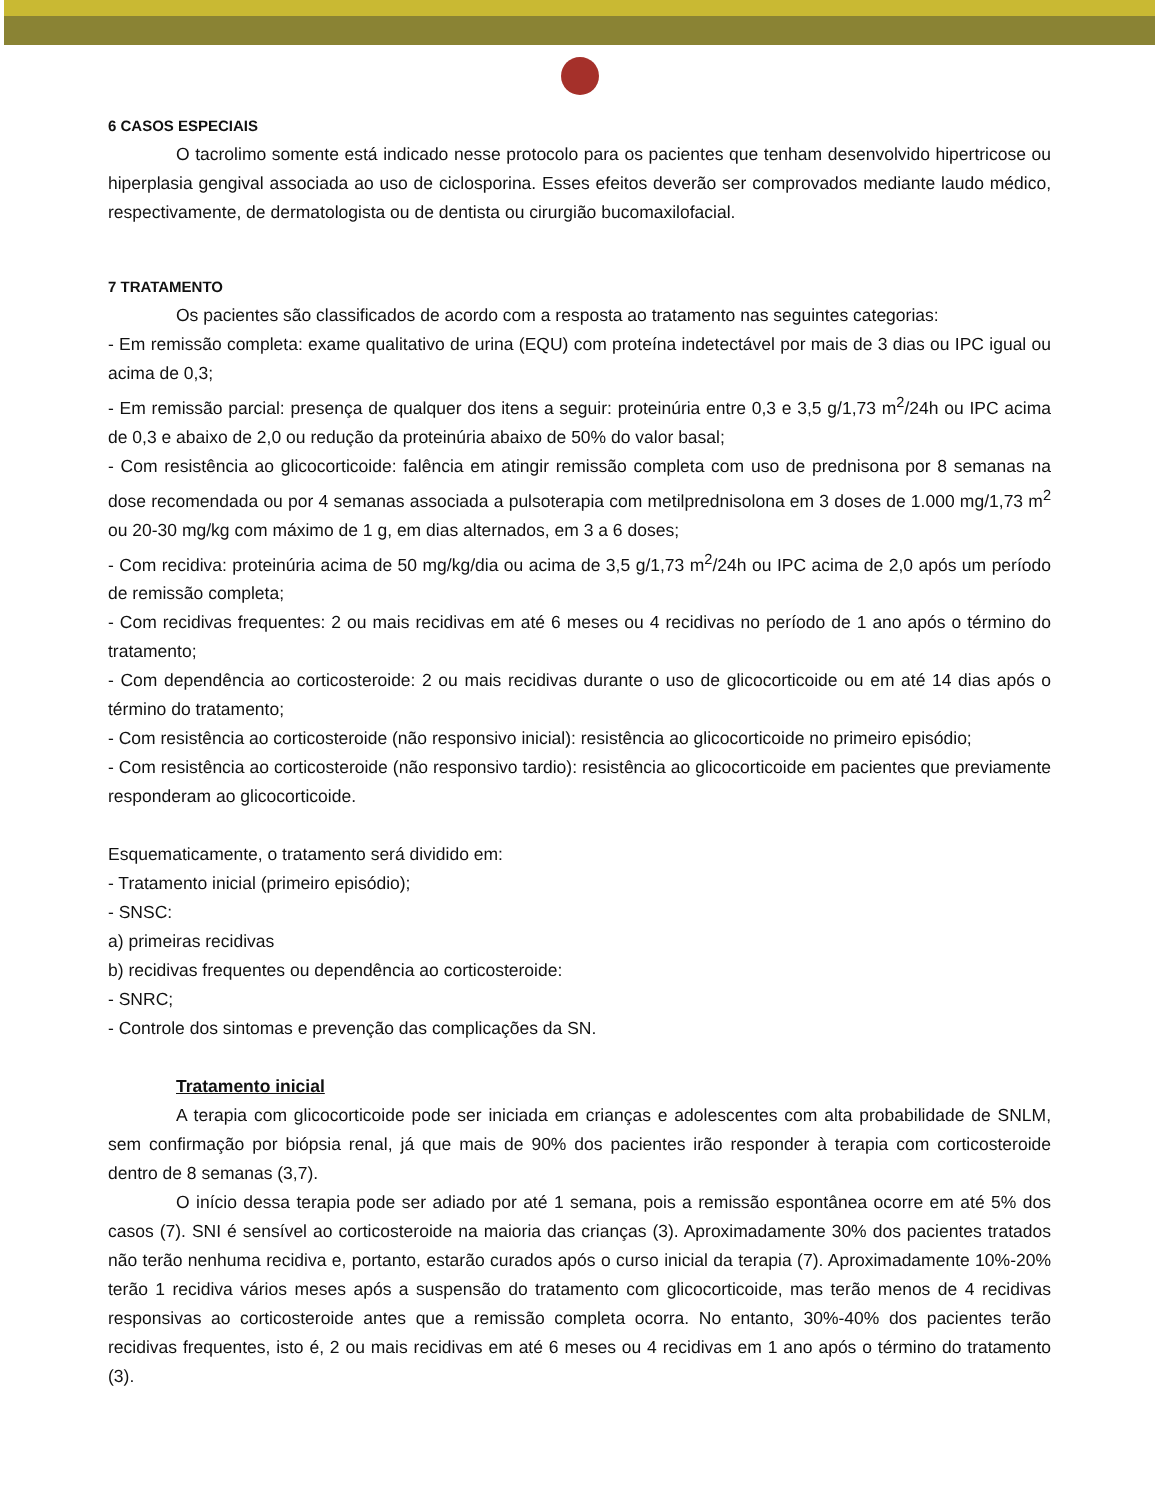6 CASOS ESPECIAIS
O tacrolimo somente está indicado nesse protocolo para os pacientes que tenham desenvolvido hipertricose ou hiperplasia gengival associada ao uso de ciclosporina. Esses efeitos deverão ser comprovados mediante laudo médico, respectivamente, de dermatologista ou de dentista ou cirurgião bucomaxilofacial.
7 TRATAMENTO
Os pacientes são classificados de acordo com a resposta ao tratamento nas seguintes categorias:
- Em remissão completa: exame qualitativo de urina (EQU) com proteína indetectável por mais de 3 dias ou IPC igual ou acima de 0,3;
- Em remissão parcial: presença de qualquer dos itens a seguir: proteinúria entre 0,3 e 3,5 g/1,73 m<sup>2</sup>/24h ou IPC acima de 0,3 e abaixo de 2,0 ou redução da proteinúria abaixo de 50% do valor basal;
- Com resistência ao glicocorticoide: falência em atingir remissão completa com uso de prednisona por 8 semanas na dose recomendada ou por 4 semanas associada a pulsoterapia com metilprednisolona em 3 doses de 1.000 mg/1,73 m<sup>2</sup> ou 20-30 mg/kg com máximo de 1 g, em dias alternados, em 3 a 6 doses;
- Com recidiva: proteinúria acima de 50 mg/kg/dia ou acima de 3,5 g/1,73 m<sup>2</sup>/24h ou IPC acima de 2,0 após um período de remissão completa;
- Com recidivas frequentes: 2 ou mais recidivas em até 6 meses ou 4 recidivas no período de 1 ano após o término do tratamento;
- Com dependência ao corticosteroide: 2 ou mais recidivas durante o uso de glicocorticoide ou em até 14 dias após o término do tratamento;
- Com resistência ao corticosteroide (não responsivo inicial): resistência ao glicocorticoide no primeiro episódio;
- Com resistência ao corticosteroide (não responsivo tardio): resistência ao glicocorticoide em pacientes que previamente responderam ao glicocorticoide.
Esquematicamente, o tratamento será dividido em:
- Tratamento inicial (primeiro episódio);
- SNSC:
a) primeiras recidivas
b) recidivas frequentes ou dependência ao corticosteroide:
- SNRC;
- Controle dos sintomas e prevenção das complicações da SN.
Tratamento inicial
A terapia com glicocorticoide pode ser iniciada em crianças e adolescentes com alta probabilidade de SNLM, sem confirmação por biópsia renal, já que mais de 90% dos pacientes irão responder à terapia com corticosteroide dentro de 8 semanas (3,7).
O início dessa terapia pode ser adiado por até 1 semana, pois a remissão espontânea ocorre em até 5% dos casos (7). SNI é sensível ao corticosteroide na maioria das crianças (3). Aproximadamente 30% dos pacientes tratados não terão nenhuma recidiva e, portanto, estarão curados após o curso inicial da terapia (7). Aproximadamente 10%-20% terão 1 recidiva vários meses após a suspensão do tratamento com glicocorticoide, mas terão menos de 4 recidivas responsivas ao corticosteroide antes que a remissão completa ocorra. No entanto, 30%-40% dos pacientes terão recidivas frequentes, isto é, 2 ou mais recidivas em até 6 meses ou 4 recidivas em 1 ano após o término do tratamento (3).